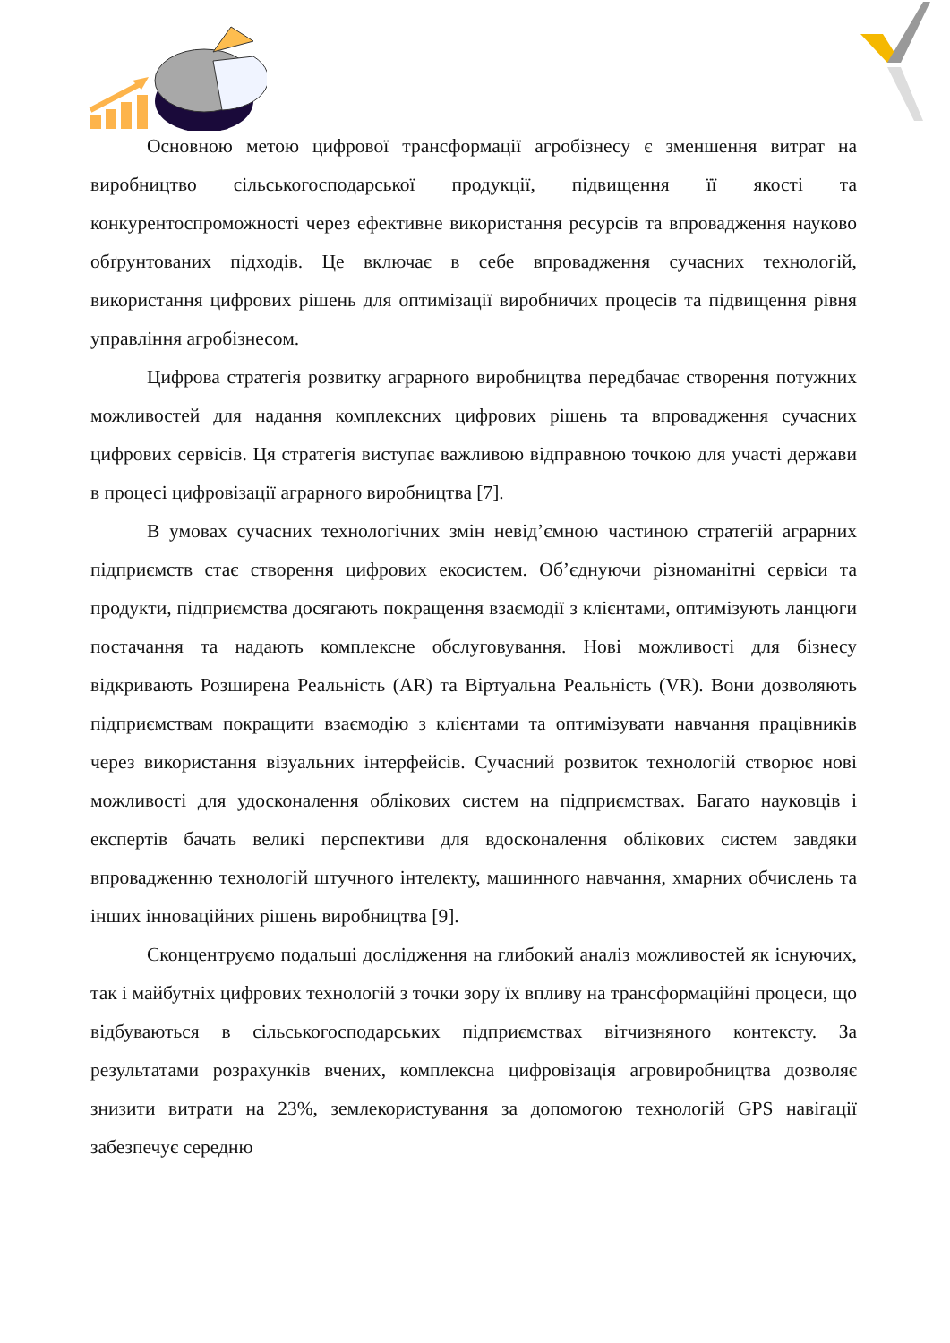Основною метою цифрової трансформації агробізнесу є зменшення витрат на виробництво сільськогосподарської продукції, підвищення її якості та конкурентоспроможності через ефективне використання ресурсів та впровадження науково обґрунтованих підходів. Це включає в себе впровадження сучасних технологій, використання цифрових рішень для оптимізації виробничих процесів та підвищення рівня управління агробізнесом.
Цифрова стратегія розвитку аграрного виробництва передбачає створення потужних можливостей для надання комплексних цифрових рішень та впровадження сучасних цифрових сервісів. Ця стратегія виступає важливою відправною точкою для участі держави в процесі цифровізації аграрного виробництва [7].
В умовах сучасних технологічних змін невід’ємною частиною стратегій аграрних підприємств стає створення цифрових екосистем. Об’єднуючи різноманітні сервіси та продукти, підприємства досягають покращення взаємодії з клієнтами, оптимізують ланцюги постачання та надають комплексне обслуговування. Нові можливості для бізнесу відкривають Розширена Реальність (AR) та Віртуальна Реальність (VR). Вони дозволяють підприємствам покращити взаємодію з клієнтами та оптимізувати навчання працівників через використання візуальних інтерфейсів. Сучасний розвиток технологій створює нові можливості для удосконалення облікових систем на підприємствах. Багато науковців і експертів бачать великі перспективи для вдосконалення облікових систем завдяки впровадженню технологій штучного інтелекту, машинного навчання, хмарних обчислень та інших інноваційних рішень виробництва [9].
Сконцентруємо подальші дослідження на глибокий аналіз можливостей як існуючих, так і майбутніх цифрових технологій з точки зору їх впливу на трансформаційні процеси, що відбуваються в сільськогосподарських підприємствах вітчизняного контексту. За результатами розрахунків вчених, комплексна цифровізація агровиробництва дозволяє знизити витрати на 23%, землекористування за допомогою технологій GPS навігації забезпечує середню